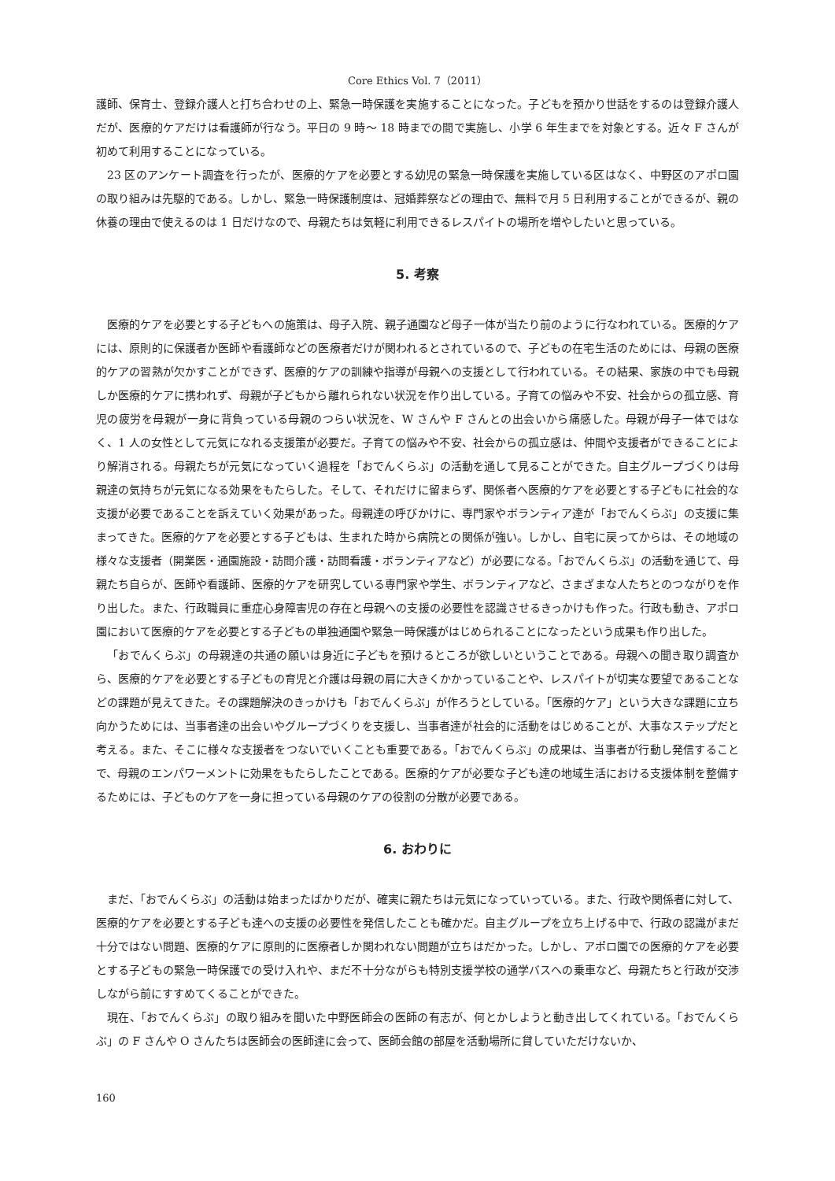Core Ethics Vol. 7（2011）
護師、保育士、登録介護人と打ち合わせの上、緊急一時保護を実施することになった。子どもを預かり世話をするのは登録介護人だが、医療的ケアだけは看護師が行なう。平日の 9 時～ 18 時までの間で実施し、小学 6 年生までを対象とする。近々 F さんが初めて利用することになっている。
23 区のアンケート調査を行ったが、医療的ケアを必要とする幼児の緊急一時保護を実施している区はなく、中野区のアポロ園の取り組みは先駆的である。しかし、緊急一時保護制度は、冠婚葬祭などの理由で、無料で月 5 日利用することができるが、親の休養の理由で使えるのは 1 日だけなので、母親たちは気軽に利用できるレスパイトの場所を増やしたいと思っている。
5. 考察
医療的ケアを必要とする子どもへの施策は、母子入院、親子通園など母子一体が当たり前のように行なわれている。医療的ケアには、原則的に保護者か医師や看護師などの医療者だけが関われるとされているので、子どもの在宅生活のためには、母親の医療的ケアの習熟が欠かすことができず、医療的ケアの訓練や指導が母親への支援として行われている。その結果、家族の中でも母親しか医療的ケアに携われず、母親が子どもから離れられない状況を作り出している。子育ての悩みや不安、社会からの孤立感、育児の疲労を母親が一身に背負っている母親のつらい状況を、W さんや F さんとの出会いから痛感した。母親が母子一体ではなく、1 人の女性として元気になれる支援策が必要だ。子育ての悩みや不安、社会からの孤立感は、仲間や支援者ができることにより解消される。母親たちが元気になっていく過程を「おでんくらぶ」の活動を通して見ることができた。自主グループづくりは母親達の気持ちが元気になる効果をもたらした。そして、それだけに留まらず、関係者へ医療的ケアを必要とする子どもに社会的な支援が必要であることを訴えていく効果があった。母親達の呼びかけに、専門家やボランティア達が「おでんくらぶ」の支援に集まってきた。医療的ケアを必要とする子どもは、生まれた時から病院との関係が強い。しかし、自宅に戻ってからは、その地域の様々な支援者（開業医・通園施設・訪問介護・訪問看護・ボランティアなど）が必要になる。「おでんくらぶ」の活動を通じて、母親たち自らが、医師や看護師、医療的ケアを研究している専門家や学生、ボランティアなど、さまざまな人たちとのつながりを作り出した。また、行政職員に重症心身障害児の存在と母親への支援の必要性を認識させるきっかけも作った。行政も動き、アポロ園において医療的ケアを必要とする子どもの単独通園や緊急一時保護がはじめられることになったという成果も作り出した。
「おでんくらぶ」の母親達の共通の願いは身近に子どもを預けるところが欲しいということである。母親への聞き取り調査から、医療的ケアを必要とする子どもの育児と介護は母親の肩に大きくかかっていることや、レスパイトが切実な要望であることなどの課題が見えてきた。その課題解決のきっかけも「おでんくらぶ」が作ろうとしている。「医療的ケア」という大きな課題に立ち向かうためには、当事者達の出会いやグループづくりを支援し、当事者達が社会的に活動をはじめることが、大事なステップだと考える。また、そこに様々な支援者をつないでいくことも重要である。「おでんくらぶ」の成果は、当事者が行動し発信することで、母親のエンパワーメントに効果をもたらしたことである。医療的ケアが必要な子ども達の地域生活における支援体制を整備するためには、子どものケアを一身に担っている母親のケアの役割の分散が必要である。
6. おわりに
まだ、「おでんくらぶ」の活動は始まったばかりだが、確実に親たちは元気になっていっている。また、行政や関係者に対して、医療的ケアを必要とする子ども達への支援の必要性を発信したことも確かだ。自主グループを立ち上げる中で、行政の認識がまだ十分ではない問題、医療的ケアに原則的に医療者しか関われない問題が立ちはだかった。しかし、アポロ園での医療的ケアを必要とする子どもの緊急一時保護での受け入れや、まだ不十分ながらも特別支援学校の通学バスへの乗車など、母親たちと行政が交渉しながら前にすすめてくることができた。
現在、「おでんくらぶ」の取り組みを聞いた中野医師会の医師の有志が、何とかしようと動き出してくれている。「おでんくらぶ」の F さんや O さんたちは医師会の医師達に会って、医師会館の部屋を活動場所に貸していただけないか、
160